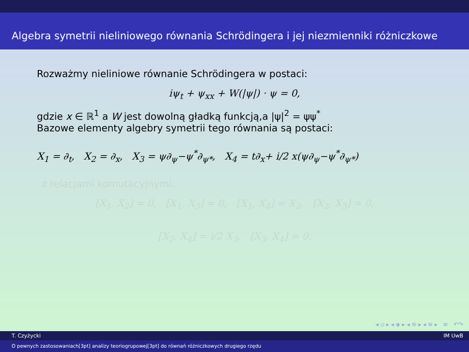Algebra symetrii nieliniowego równania Schrödingera i jej niezmienniki różniczkowe
Rozważmy nieliniowe równanie Schrödingera w postaci:
iψ<sub>t</sub> + ψ<sub>xx</sub> + W(|ψ|) · ψ = 0,
gdzie x ∈ ℝ<sup>1</sup> a W jest dowolną gładką funkcją,a |ψ|<sup>2</sup> = ψψ<sup>*</sup>
Bazowe elementy algebry symetrii tego równania są postaci:
X<sub>1</sub> = ∂<sub>t</sub>, X<sub>2</sub> = ∂<sub>x</sub>, X<sub>3</sub> = ψ∂<sub>ψ</sub>−ψ<sup>*</sup>∂<sub>ψ*</sub>, X<sub>4</sub> = t∂<sub>x</sub>+ i/2 x(ψ∂<sub>ψ</sub>−ψ<sup>*</sup>∂<sub>ψ*</sub>)
z relacjami komutacyjnymi:
[X<sub>1</sub>, X<sub>2</sub>] = 0, [X<sub>1</sub>, X<sub>3</sub>] = 0, [X<sub>1</sub>, X<sub>4</sub>] = X<sub>2</sub>, [X<sub>2</sub>, X<sub>3</sub>] = 0,
[X<sub>2</sub>, X<sub>4</sub>] = i/2 X<sub>3</sub>, [X<sub>3</sub>, X<sub>4</sub>] = 0.
◂ ▫ ▸ ◂ ◈ ▸ ◂ ≡ ▸ ◂ ≡ ▸ ≡ ↶↷
T. Czyżycki IM UwB
O pewnych zastosowaniach[3pt] analizy teoriogrupowej[3pt] do równań różniczkowych drugiego rzędu